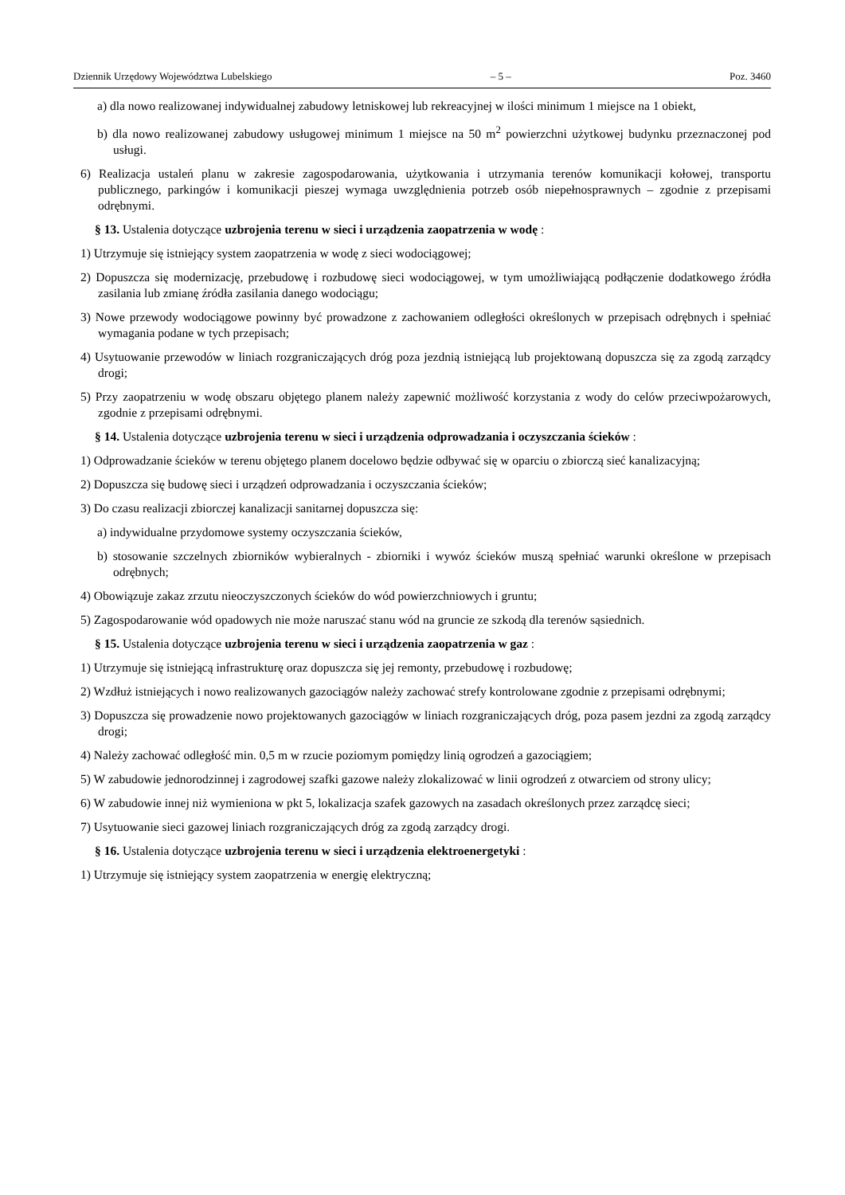Dziennik Urzędowy Województwa Lubelskiego – 5 – Poz. 3460
a) dla nowo realizowanej indywidualnej zabudowy letniskowej lub rekreacyjnej w ilości minimum 1 miejsce na 1 obiekt,
b) dla nowo realizowanej zabudowy usługowej minimum 1 miejsce na 50 m<sup>2</sup> powierzchni użytkowej budynku przeznaczonej pod usługi.
6) Realizacja ustaleń planu w zakresie zagospodarowania, użytkowania i utrzymania terenów komunikacji kołowej, transportu publicznego, parkingów i komunikacji pieszej wymaga uwzględnienia potrzeb osób niepełnosprawnych – zgodnie z przepisami odrębnymi.
§ 13. Ustalenia dotyczące uzbrojenia terenu w sieci i urządzenia zaopatrzenia w wodę :
1) Utrzymuje się istniejący system zaopatrzenia w wodę z sieci wodociągowej;
2) Dopuszcza się modernizację, przebudowę i rozbudowę sieci wodociągowej, w tym umożliwiającą podłączenie dodatkowego źródła zasilania lub zmianę źródła zasilania danego wodociągu;
3) Nowe przewody wodociągowe powinny być prowadzone z zachowaniem odległości określonych w przepisach odrębnych i spełniać wymagania podane w tych przepisach;
4) Usytuowanie przewodów w liniach rozgraniczających dróg poza jezdnią istniejącą lub projektowaną dopuszcza się za zgodą zarządcy drogi;
5) Przy zaopatrzeniu w wodę obszaru objętego planem należy zapewnić możliwość korzystania z wody do celów przeciwpożarowych, zgodnie z przepisami odrębnymi.
§ 14. Ustalenia dotyczące uzbrojenia terenu w sieci i urządzenia odprowadzania i oczyszczania ścieków :
1) Odprowadzanie ścieków w terenu objętego planem docelowo będzie odbywać się w oparciu o zbiorczą sieć kanalizacyjną;
2) Dopuszcza się budowę sieci i urządzeń odprowadzania i oczyszczania ścieków;
3) Do czasu realizacji zbiorczej kanalizacji sanitarnej dopuszcza się:
a) indywidualne przydomowe systemy oczyszczania ścieków,
b) stosowanie szczelnych zbiorników wybieralnych - zbiorniki i wywóz ścieków muszą spełniać warunki określone w przepisach odrębnych;
4) Obowiązuje zakaz zrzutu nieoczyszczonych ścieków do wód powierzchniowych i gruntu;
5) Zagospodarowanie wód opadowych nie może naruszać stanu wód na gruncie ze szkodą dla terenów sąsiednich.
§ 15. Ustalenia dotyczące uzbrojenia terenu w sieci i urządzenia zaopatrzenia w gaz :
1) Utrzymuje się istniejącą infrastrukturę oraz dopuszcza się jej remonty, przebudowę i rozbudowę;
2) Wzdłuż istniejących i nowo realizowanych gazociągów należy zachować strefy kontrolowane zgodnie z przepisami odrębnymi;
3) Dopuszcza się prowadzenie nowo projektowanych gazociągów w liniach rozgraniczających dróg, poza pasem jezdni za zgodą zarządcy drogi;
4) Należy zachować odległość min. 0,5 m w rzucie poziomym pomiędzy linią ogrodzeń a gazociągiem;
5) W zabudowie jednorodzinnej i zagrodowej szafki gazowe należy zlokalizować w linii ogrodzeń z otwarciem od strony ulicy;
6) W zabudowie innej niż wymieniona w pkt 5, lokalizacja szafek gazowych na zasadach określonych przez zarządcę sieci;
7) Usytuowanie sieci gazowej liniach rozgraniczających dróg za zgodą zarządcy drogi.
§ 16. Ustalenia dotyczące uzbrojenia terenu w sieci i urządzenia elektroenergetyki :
1) Utrzymuje się istniejący system zaopatrzenia w energię elektryczną;